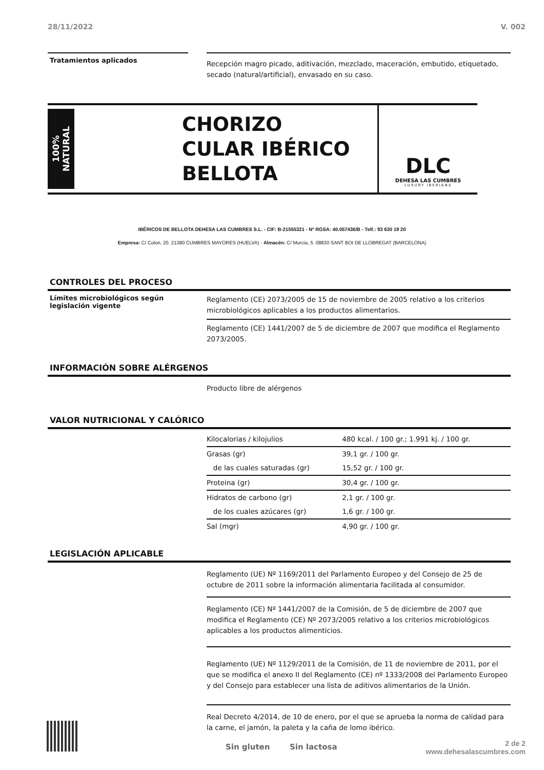28/11/2022 V. 002
Tratamientos aplicados
Recepción magro picado, aditivación, mezclado, maceración, embutido, etiquetado, secado (natural/artificial), envasado en su caso.
100% NATURAL
CHORIZO CULAR IBÉRICO BELLOTA
DLC
DEHESA LAS CUMBRES
LUXURY IBERIANS
IBÉRICOS DE BELLOTA DEHESA LAS CUMBRES S.L. - CIF: B-21555321 - Nº RGSA: 40.057436/B - Telf.: 93 630 19 20
Empresa: C/ Colon, 20. 21380 CUMBRES MAYORES (HUELVA) - Almacén: C/ Murcia, 5. 08830 SANT BOI DE LLOBREGAT (BARCELONA)
CONTROLES DEL PROCESO
Límites microbiológicos según legislación vigente
Reglamento (CE) 2073/2005 de 15 de noviembre de 2005 relativo a los criterios microbiológicos aplicables a los productos alimentarios.
Reglamento (CE) 1441/2007 de 5 de diciembre de 2007 que modifica el Reglamento 2073/2005.
INFORMACIÓN SOBRE ALÉRGENOS
Producto libre de alérgenos
VALOR NUTRICIONAL Y CALÓRICO
| Kilocalorias / kilojulios | 480 kcal. / 100 gr.; 1.991 kj. / 100 gr. |
| Grasas (gr) | 39,1 gr. / 100 gr. |
| de las cuales saturadas (gr) | 15,52 gr. / 100 gr. |
| Proteina (gr) | 30,4 gr. / 100 gr. |
| Hidratos de carbono (gr) | 2,1 gr. / 100 gr. |
| de los cuales azúcares (gr) | 1,6 gr. / 100 gr. |
| Sal (mgr) | 4,90 gr. / 100 gr. |
LEGISLACIÓN APLICABLE
Reglamento (UE) Nº 1169/2011 del Parlamento Europeo y del Consejo de 25 de octubre de 2011 sobre la información alimentaria facilitada al consumidor.
Reglamento (CE) Nº 1441/2007 de la Comisión, de 5 de diciembre de 2007 que modifica el Reglamento (CE) Nº 2073/2005 relativo a los criterios microbiológicos aplicables a los productos alimenticios.
Reglamento (UE) Nº 1129/2011 de la Comisión, de 11 de noviembre de 2011, por el que se modifica el anexo II del Reglamento (CE) nº 1333/2008 del Parlamento Europeo y del Consejo para establecer una lista de aditivos alimentarios de la Unión.
Real Decreto 4/2014, de 10 de enero, por el que se aprueba la norma de calidad para la carne, el jamón, la paleta y la caña de lomo ibérico.
Sin gluten Sin lactosa
2 de 2
www.dehesalascumbres.com